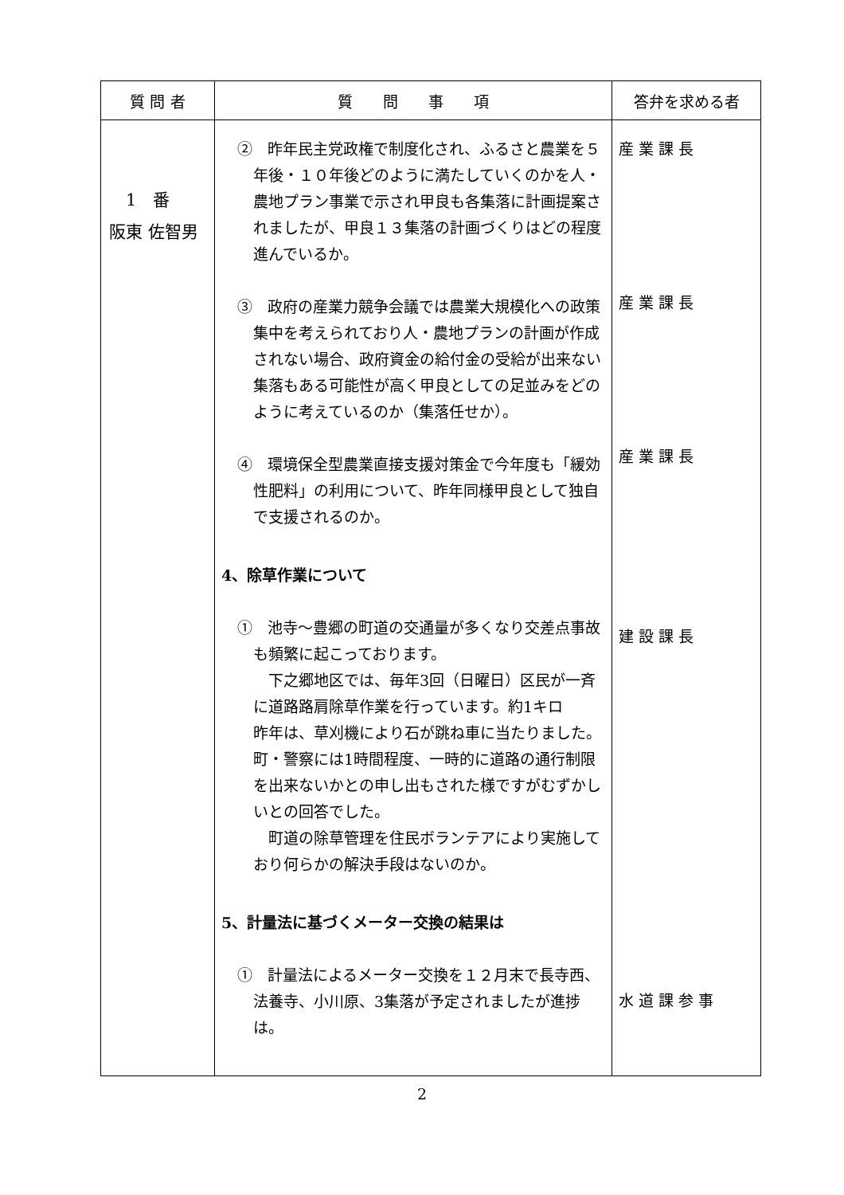| 質 問 者 | 質 問 事 項 | 答弁を求める者 |
| --- | --- | --- |
| 1 番 阪東 佐智男 | ② 昨年民主党政権で制度化され、ふるさと農業を５年後・１０年後どのように満たしていくのかを人・農地プラン事業で示され甲良も各集落に計画提案されましたが、甲良１３集落の計画づくりはどの程度進んでいるか。 ③ 政府の産業力競争会議では農業大規模化への政策集中を考えられており人・農地プランの計画が作成されない場合、政府資金の給付金の受給が出来ない集落もある可能性が高く甲良としての足並みをどのように考えているのか（集落任せか）。 ④ 環境保全型農業直接支援対策金で今年度も「緩効性肥料」の利用について、昨年同様甲良として独自で支援されるのか。 4、除草作業について ① 池寺～豊郷の町道の交通量が多くなり交差点事故も頻繁に起こっております。 下之郷地区では、毎年3回（日曜日）区民が一斉に道路路肩除草作業を行っています。約1キロ 昨年は、草刈機により石が跳ね車に当たりました。町・警察には1時間程度、一時的に道路の通行制限を出来ないかとの申し出もされた様ですがむずかしいとの回答でした。 町道の除草管理を住民ボランテアにより実施しており何らかの解決手段はないのか。 5、計量法に基づくメーター交換の結果は ① 計量法によるメーター交換を１２月末で長寺西、法養寺、小川原、3集落が予定されましたが進捗は。 | 産 業 課 長 産 業 課 長 産 業 課 長 建 設 課 長 水 道 課 参 事 |
2